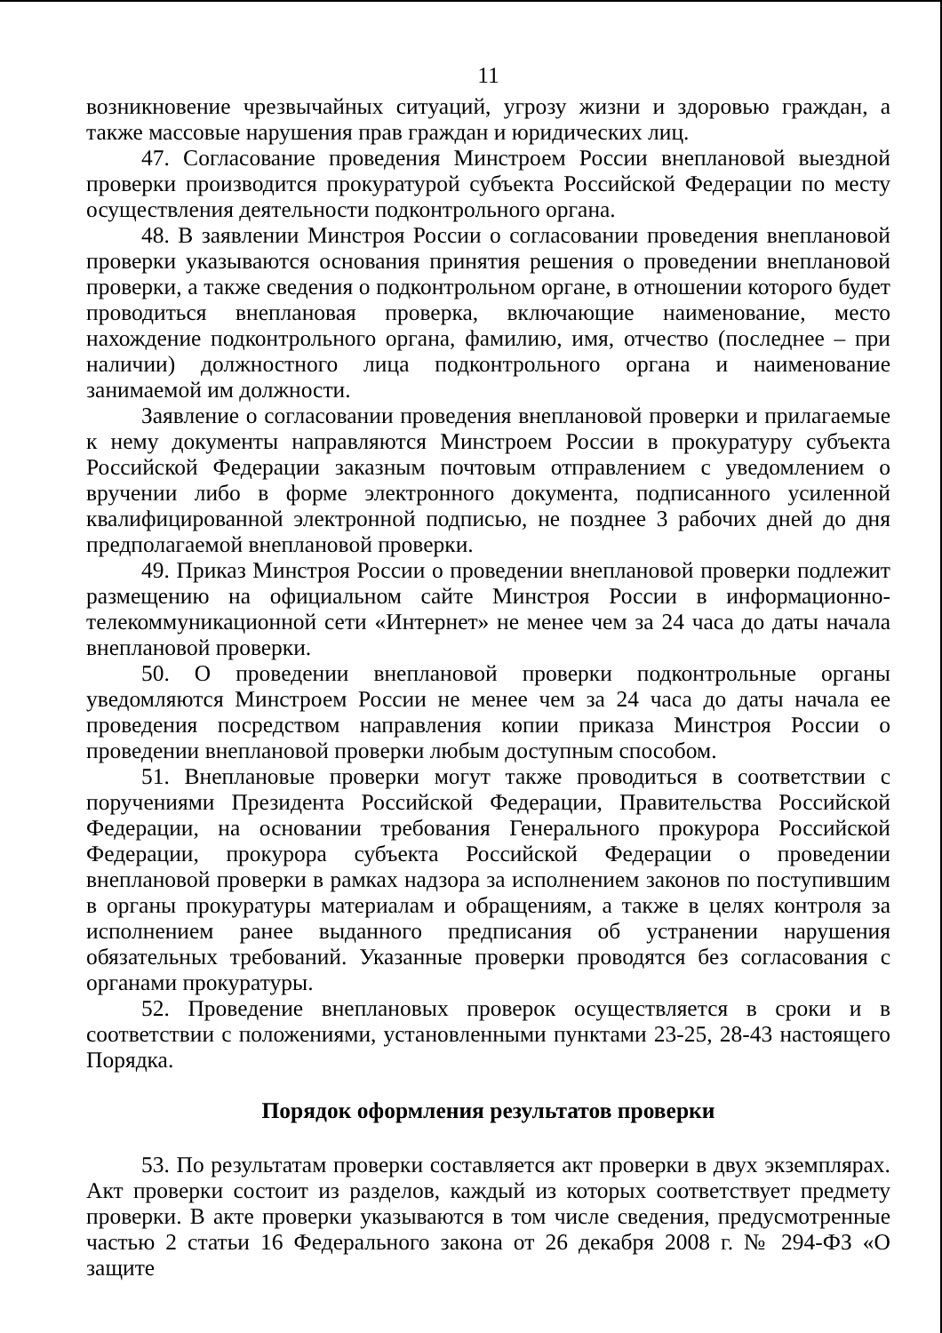11
возникновение чрезвычайных ситуаций, угрозу жизни и здоровью граждан, а также массовые нарушения прав граждан и юридических лиц.
47. Согласование проведения Минстроем России внеплановой выездной проверки производится прокуратурой субъекта Российской Федерации по месту осуществления деятельности подконтрольного органа.
48. В заявлении Минстроя России о согласовании проведения внеплановой проверки указываются основания принятия решения о проведении внеплановой проверки, а также сведения о подконтрольном органе, в отношении которого будет проводиться внеплановая проверка, включающие наименование, место нахождение подконтрольного органа, фамилию, имя, отчество (последнее – при наличии) должностного лица подконтрольного органа и наименование занимаемой им должности.
Заявление о согласовании проведения внеплановой проверки и прилагаемые к нему документы направляются Минстроем России в прокуратуру субъекта Российской Федерации заказным почтовым отправлением с уведомлением о вручении либо в форме электронного документа, подписанного усиленной квалифицированной электронной подписью, не позднее 3 рабочих дней до дня предполагаемой внеплановой проверки.
49. Приказ Минстроя России о проведении внеплановой проверки подлежит размещению на официальном сайте Минстроя России в информационно-телекоммуникационной сети «Интернет» не менее чем за 24 часа до даты начала внеплановой проверки.
50. О проведении внеплановой проверки подконтрольные органы уведомляются Минстроем России не менее чем за 24 часа до даты начала ее проведения посредством направления копии приказа Минстроя России о проведении внеплановой проверки любым доступным способом.
51. Внеплановые проверки могут также проводиться в соответствии с поручениями Президента Российской Федерации, Правительства Российской Федерации, на основании требования Генерального прокурора Российской Федерации, прокурора субъекта Российской Федерации о проведении внеплановой проверки в рамках надзора за исполнением законов по поступившим в органы прокуратуры материалам и обращениям, а также в целях контроля за исполнением ранее выданного предписания об устранении нарушения обязательных требований. Указанные проверки проводятся без согласования с органами прокуратуры.
52. Проведение внеплановых проверок осуществляется в сроки и в соответствии с положениями, установленными пунктами 23-25, 28-43 настоящего Порядка.
Порядок оформления результатов проверки
53. По результатам проверки составляется акт проверки в двух экземплярах. Акт проверки состоит из разделов, каждый из которых соответствует предмету проверки. В акте проверки указываются в том числе сведения, предусмотренные частью 2 статьи 16 Федерального закона от 26 декабря 2008 г. № 294-ФЗ «О защите